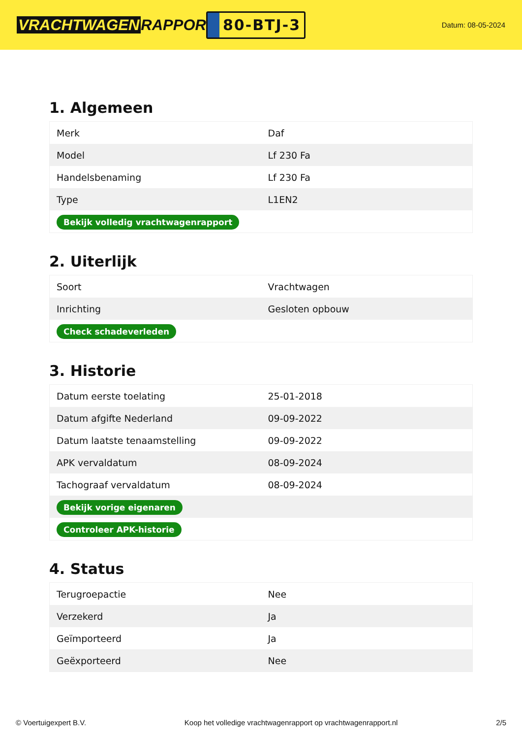VRACHTWAGEN RAPPORT.NL
80-BTJ-3
Datum: 08-05-2024
1. Algemeen
| Merk | Daf |
| Model | Lf 230 Fa |
| Handelsbenaming | Lf 230 Fa |
| Type | L1EN2 |
| Bekijk volledig vrachtwagenrapport | |
2. Uiterlijk
| Soort | Vrachtwagen |
| Inrichting | Gesloten opbouw |
| Check schadeverleden | |
3. Historie
| Datum eerste toelating | 25-01-2018 |
| Datum afgifte Nederland | 09-09-2022 |
| Datum laatste tenaamstelling | 09-09-2022 |
| APK vervaldatum | 08-09-2024 |
| Tachograaf vervaldatum | 08-09-2024 |
| Bekijk vorige eigenaren | |
| Controleer APK-historie | |
4. Status
| Terugroepactie | Nee |
| Verzekerd | Ja |
| Geïmporteerd | Ja |
| Geëxporteerd | Nee |
© Voertuigexpert B.V. Koop het volledige vrachtwagenrapport op vrachtwagenrapport.nl 2/5